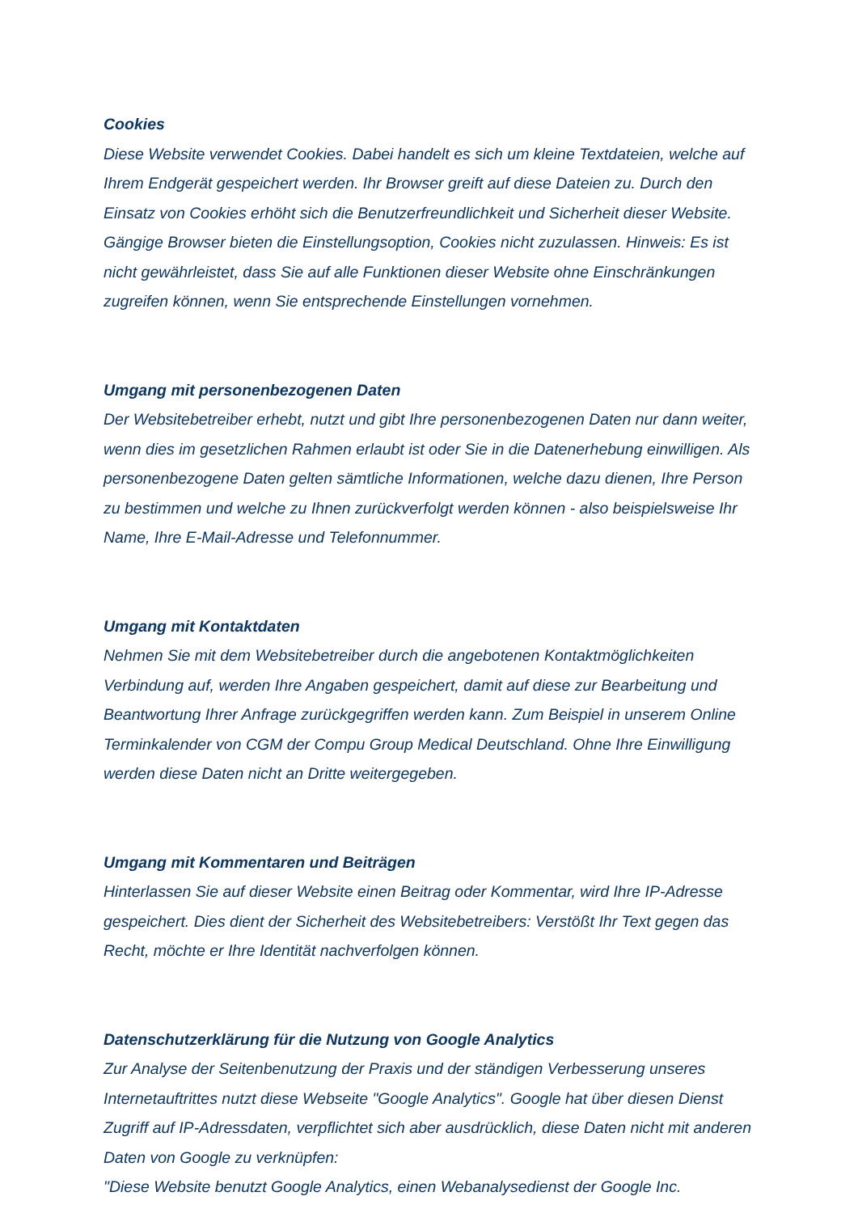Cookies
Diese Website verwendet Cookies. Dabei handelt es sich um kleine Textdateien, welche auf Ihrem Endgerät gespeichert werden. Ihr Browser greift auf diese Dateien zu. Durch den Einsatz von Cookies erhöht sich die Benutzerfreundlichkeit und Sicherheit dieser Website. Gängige Browser bieten die Einstellungsoption, Cookies nicht zuzulassen. Hinweis: Es ist nicht gewährleistet, dass Sie auf alle Funktionen dieser Website ohne Einschränkungen zugreifen können, wenn Sie entsprechende Einstellungen vornehmen.
Umgang mit personenbezogenen Daten
Der Websitebetreiber erhebt, nutzt und gibt Ihre personenbezogenen Daten nur dann weiter, wenn dies im gesetzlichen Rahmen erlaubt ist oder Sie in die Datenerhebung einwilligen. Als personenbezogene Daten gelten sämtliche Informationen, welche dazu dienen, Ihre Person zu bestimmen und welche zu Ihnen zurückverfolgt werden können - also beispielsweise Ihr Name, Ihre E-Mail-Adresse und Telefonnummer.
Umgang mit Kontaktdaten
Nehmen Sie mit dem Websitebetreiber durch die angebotenen Kontaktmöglichkeiten Verbindung auf, werden Ihre Angaben gespeichert, damit auf diese zur Bearbeitung und Beantwortung Ihrer Anfrage zurückgegriffen werden kann. Zum Beispiel in unserem Online Terminkalender von CGM der Compu Group Medical Deutschland. Ohne Ihre Einwilligung werden diese Daten nicht an Dritte weitergegeben.
Umgang mit Kommentaren und Beiträgen
Hinterlassen Sie auf dieser Website einen Beitrag oder Kommentar, wird Ihre IP-Adresse gespeichert. Dies dient der Sicherheit des Websitebetreibers: Verstößt Ihr Text gegen das Recht, möchte er Ihre Identität nachverfolgen können.
Datenschutzerklärung für die Nutzung von Google Analytics
Zur Analyse der Seitenbenutzung der Praxis und der ständigen Verbesserung unseres Internetauftrittes nutzt diese Webseite "Google Analytics". Google hat über diesen Dienst Zugriff auf IP-Adressdaten, verpflichtet sich aber ausdrücklich, diese Daten nicht mit anderen Daten von Google zu verknüpfen:
"Diese Website benutzt Google Analytics, einen Webanalysedienst der Google Inc.